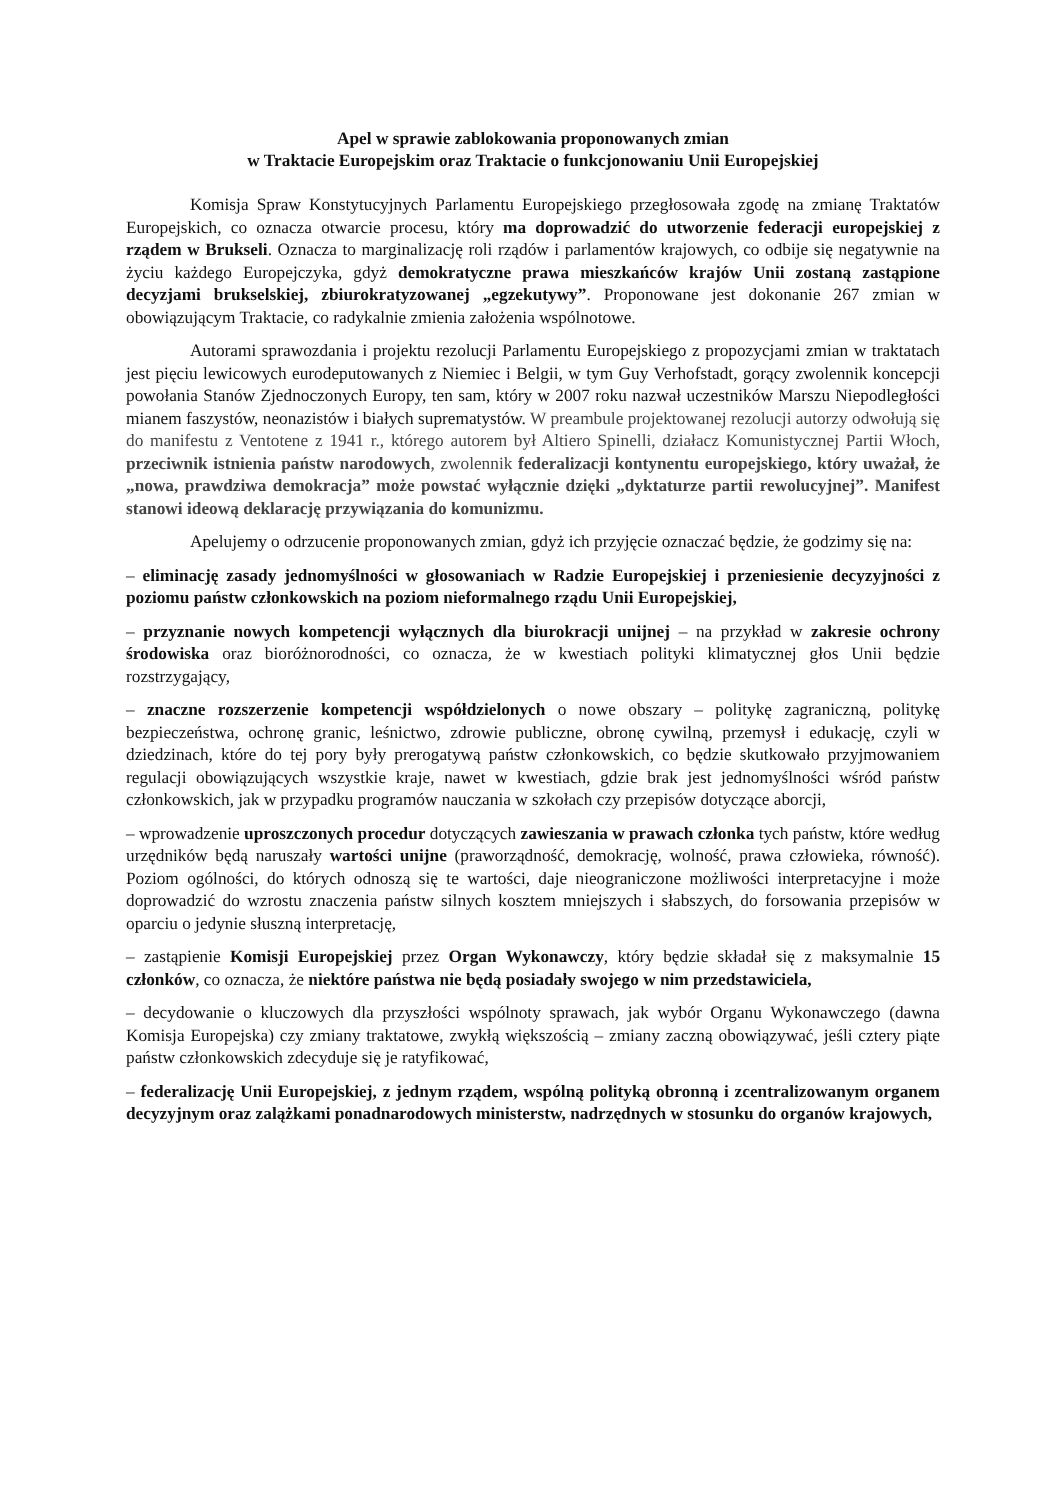Apel w sprawie zablokowania proponowanych zmian
w Traktacie Europejskim oraz Traktacie o funkcjonowaniu Unii Europejskiej
Komisja Spraw Konstytucyjnych Parlamentu Europejskiego przegłosowała zgodę na zmianę Traktatów Europejskich, co oznacza otwarcie procesu, który ma doprowadzić do utworzenie federacji europejskiej z rządem w Brukseli. Oznacza to marginalizację roli rządów i parlamentów krajowych, co odbije się negatywnie na życiu każdego Europejczyka, gdyż demokratyczne prawa mieszkańców krajów Unii zostaną zastąpione decyzjami brukselskiej, zbiurokratyzowanej „egzekutywy”. Proponowane jest dokonanie 267 zmian w obowiązującym Traktacie, co radykalnie zmienia założenia wspólnotowe.
Autorami sprawozdania i projektu rezolucji Parlamentu Europejskiego z propozycjami zmian w traktatach jest pięciu lewicowych eurodeputowanych z Niemiec i Belgii, w tym Guy Verhofstadt, gorący zwolennik koncepcji powołania Stanów Zjednoczonych Europy, ten sam, który w 2007 roku nazwał uczestników Marszu Niepodległości mianem faszystów, neonazistów i białych suprematystów. W preambule projektowanej rezolucji autorzy odwołują się do manifestu z Ventotene z 1941 r., którego autorem był Altiero Spinelli, działacz Komunistycznej Partii Włoch, przeciwnik istnienia państw narodowych, zwolennik federalizacji kontynentu europejskiego, który uważał, że „nowa, prawdziwa demokracja” może powstać wyłącznie dzięki „dyktaturze partii rewolucyjnej”. Manifest stanowi ideową deklarację przywiązania do komunizmu.
Apelujemy o odrzucenie proponowanych zmian, gdyż ich przyjęcie oznaczać będzie, że godzimy się na:
– eliminację zasady jednomyślności w głosowaniach w Radzie Europejskiej i przeniesienie decyzyjności z poziomu państw członkowskich na poziom nieformalnego rządu Unii Europejskiej,
– przyznanie nowych kompetencji wyłącznych dla biurokracji unijnej – na przykład w zakresie ochrony środowiska oraz bioróżnorodności, co oznacza, że w kwestiach polityki klimatycznej głos Unii będzie rozstrzygający,
– znaczne rozszerzenie kompetencji współdzielonych o nowe obszary – politykę zagraniczną, politykę bezpieczeństwa, ochronę granic, leśnictwo, zdrowie publiczne, obronę cywilną, przemysł i edukację, czyli w dziedzinach, które do tej pory były prerogatywą państw członkowskich, co będzie skutkowało przyjmowaniem regulacji obowiązujących wszystkie kraje, nawet w kwestiach, gdzie brak jest jednomyślności wśród państw członkowskich, jak w przypadku programów nauczania w szkołach czy przepisów dotyczące aborcji,
– wprowadzenie uproszczonych procedur dotyczących zawieszania w prawach członka tych państw, które według urzędników będą naruszały wartości unijne (praworządność, demokrację, wolność, prawa człowieka, równość). Poziom ogólności, do których odnoszą się te wartości, daje nieograniczone możliwości interpretacyjne i może doprowadzić do wzrostu znaczenia państw silnych kosztem mniejszych i słabszych, do forsowania przepisów w oparciu o jedynie słuszną interpretację,
– zastąpienie Komisji Europejskiej przez Organ Wykonawczy, który będzie składał się z maksymalnie 15 członków, co oznacza, że niektóre państwa nie będą posiadały swojego w nim przedstawiciela,
– decydowanie o kluczowych dla przyszłości wspólnoty sprawach, jak wybór Organu Wykonawczego (dawna Komisja Europejska) czy zmiany traktatowe, zwykłą większością – zmiany zaczną obowiązywać, jeśli cztery piąte państw członkowskich zdecyduje się je ratyfikować,
– federalizację Unii Europejskiej, z jednym rządem, wspólną polityką obronną i zcentralizowanym organem decyzyjnym oraz zalążkami ponadnarodowych ministerstw, nadrzędnych w stosunku do organów krajowych,